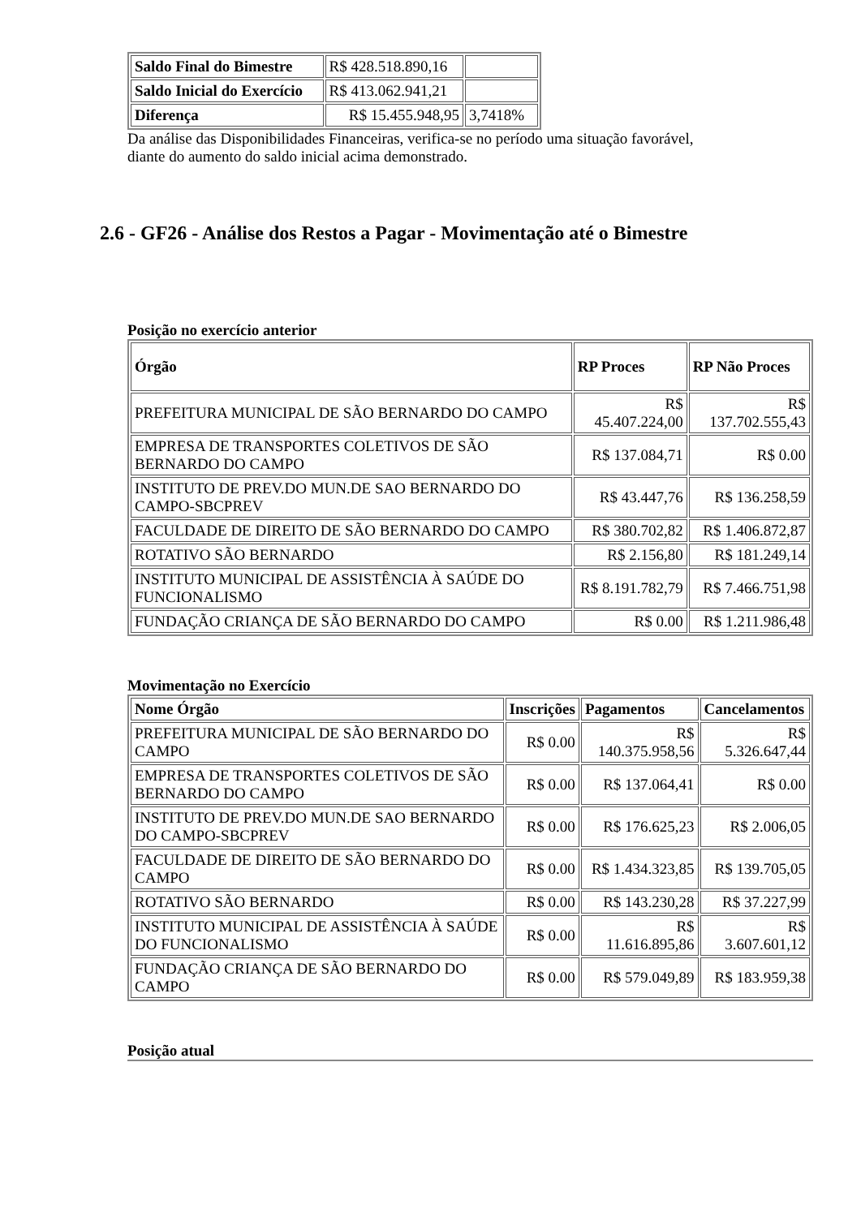| Saldo Final do Bimestre | R$ 428.518.890,16 | |
| Saldo Inicial do Exercício | R$ 413.062.941,21 | |
| Diferença | R$ 15.455.948,95 | 3,7418% |
Da análise das Disponibilidades Financeiras, verifica-se no período uma situação favorável,
diante do aumento do saldo inicial acima demonstrado.
2.6 - GF26 - Análise dos Restos a Pagar - Movimentação até o Bimestre
Posição no exercício anterior
| Órgão | RP Proces | RP Não Proces |
| --- | --- | --- |
| PREFEITURA MUNICIPAL DE SÃO BERNARDO DO CAMPO | R$ 45.407.224,00 | R$ 137.702.555,43 |
| EMPRESA DE TRANSPORTES COLETIVOS DE SÃO BERNARDO DO CAMPO | R$ 137.084,71 | R$ 0.00 |
| INSTITUTO DE PREV.DO MUN.DE SAO BERNARDO DO CAMPO-SBCPREV | R$ 43.447,76 | R$ 136.258,59 |
| FACULDADE DE DIREITO DE SÃO BERNARDO DO CAMPO | R$ 380.702,82 | R$ 1.406.872,87 |
| ROTATIVO SÃO BERNARDO | R$ 2.156,80 | R$ 181.249,14 |
| INSTITUTO MUNICIPAL DE ASSISTÊNCIA À SAÚDE DO FUNCIONALISMO | R$ 8.191.782,79 | R$ 7.466.751,98 |
| FUNDAÇÃO CRIANÇA DE SÃO BERNARDO DO CAMPO | R$ 0.00 | R$ 1.211.986,48 |
Movimentação no Exercício
| Nome Órgão | Inscrições | Pagamentos | Cancelamentos |
| --- | --- | --- | --- |
| PREFEITURA MUNICIPAL DE SÃO BERNARDO DO CAMPO | R$ 0.00 | R$ 140.375.958,56 | R$ 5.326.647,44 |
| EMPRESA DE TRANSPORTES COLETIVOS DE SÃO BERNARDO DO CAMPO | R$ 0.00 | R$ 137.064,41 | R$ 0.00 |
| INSTITUTO DE PREV.DO MUN.DE SAO BERNARDO DO CAMPO-SBCPREV | R$ 0.00 | R$ 176.625,23 | R$ 2.006,05 |
| FACULDADE DE DIREITO DE SÃO BERNARDO DO CAMPO | R$ 0.00 | R$ 1.434.323,85 | R$ 139.705,05 |
| ROTATIVO SÃO BERNARDO | R$ 0.00 | R$ 143.230,28 | R$ 37.227,99 |
| INSTITUTO MUNICIPAL DE ASSISTÊNCIA À SAÚDE DO FUNCIONALISMO | R$ 0.00 | R$ 11.616.895,86 | R$ 3.607.601,12 |
| FUNDAÇÃO CRIANÇA DE SÃO BERNARDO DO CAMPO | R$ 0.00 | R$ 579.049,89 | R$ 183.959,38 |
Posição atual